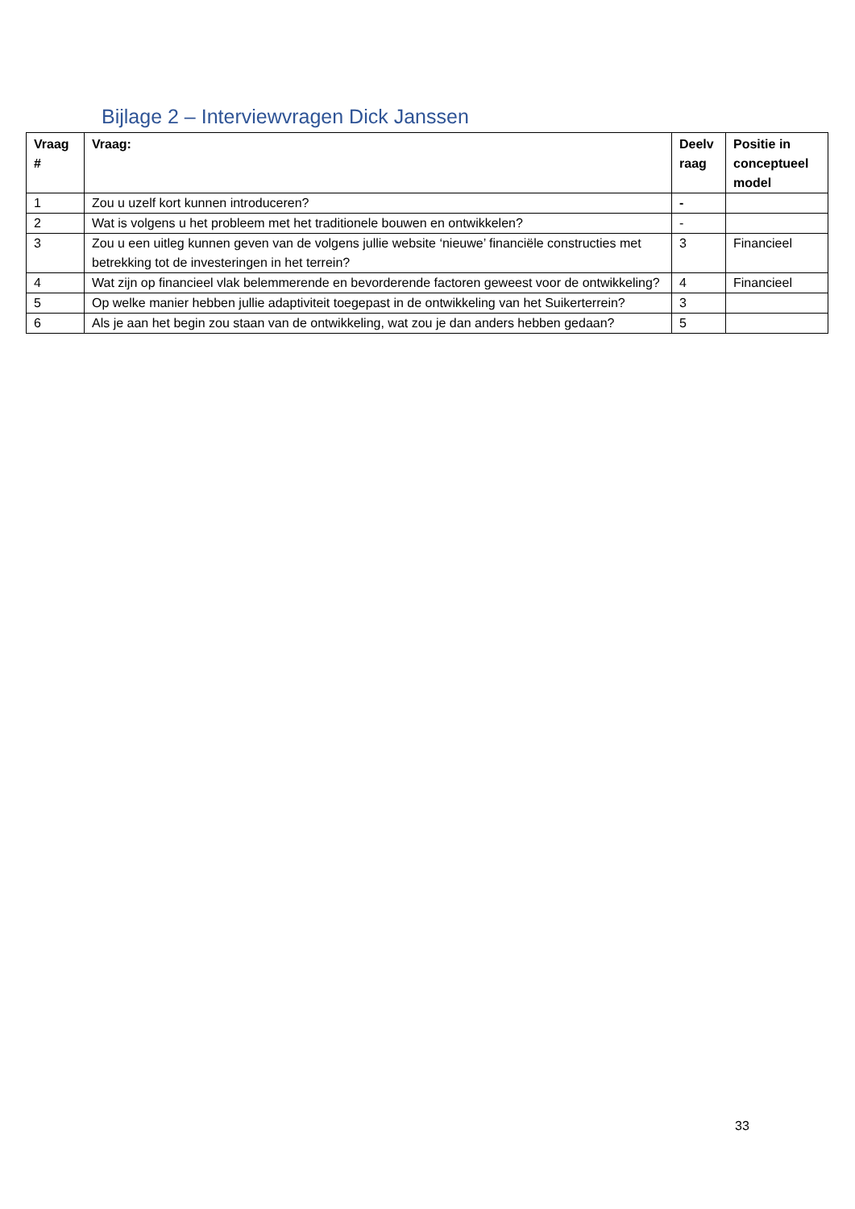Bijlage 2 – Interviewvragen Dick Janssen
| Vraag # | Vraag: | Deelv raag | Positie in conceptueel model |
| --- | --- | --- | --- |
| 1 | Zou u uzelf kort kunnen introduceren? | - | |
| 2 | Wat is volgens u het probleem met het traditionele bouwen en ontwikkelen? | - | |
| 3 | Zou u een uitleg kunnen geven van de volgens jullie website ‘nieuwe’ financiële constructies met betrekking tot de investeringen in het terrein? | 3 | Financieel |
| 4 | Wat zijn op financieel vlak belemmerende en bevorderende factoren geweest voor de ontwikkeling? | 4 | Financieel |
| 5 | Op welke manier hebben jullie adaptiviteit toegepast in de ontwikkeling van het Suikerterrein? | 3 | |
| 6 | Als je aan het begin zou staan van de ontwikkeling, wat zou je dan anders hebben gedaan? | 5 | |
33